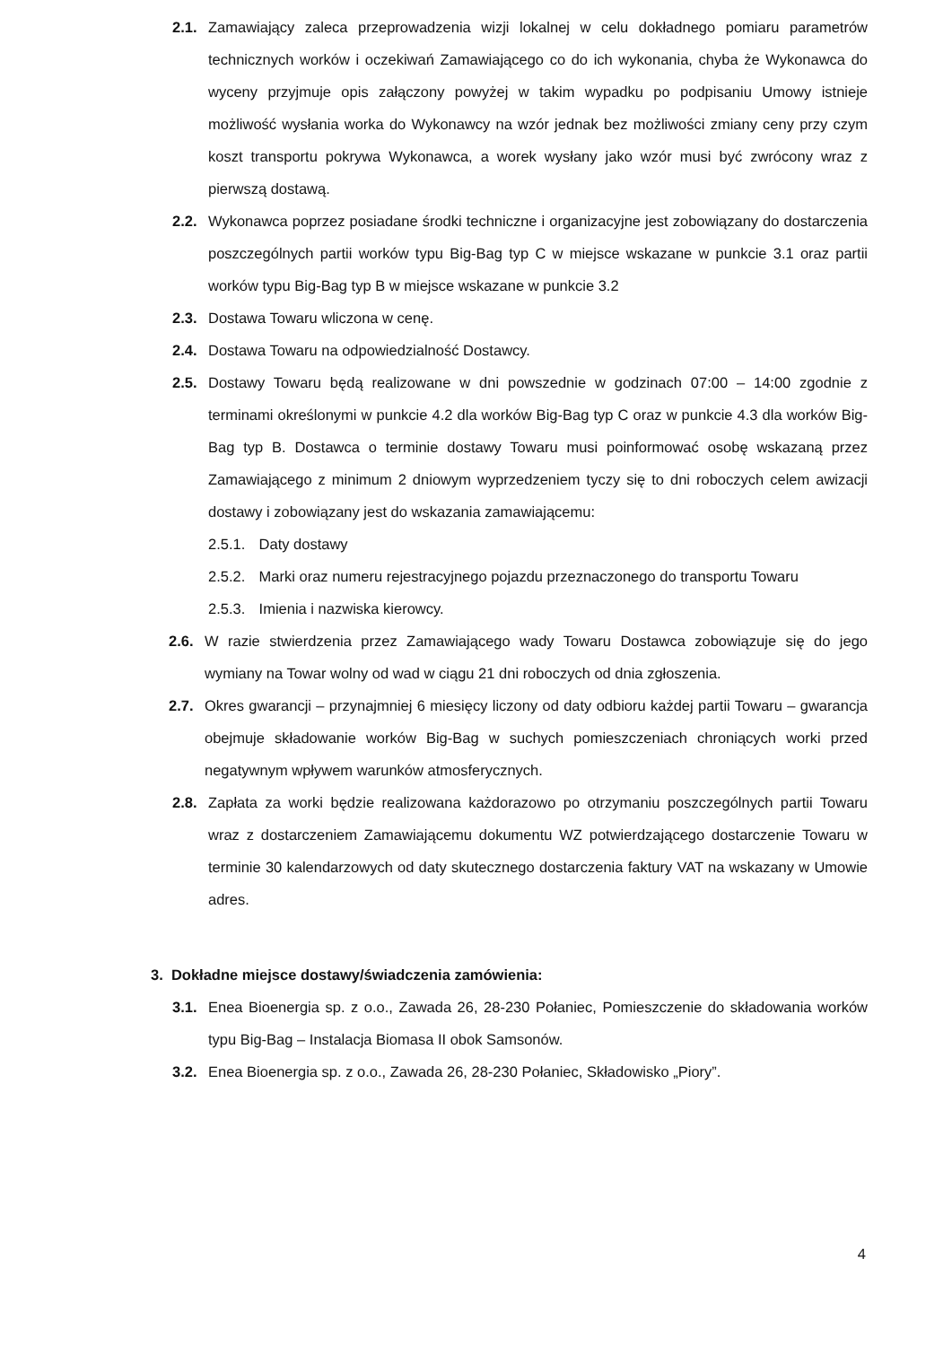2.1. Zamawiający zaleca przeprowadzenia wizji lokalnej w celu dokładnego pomiaru parametrów technicznych worków i oczekiwań Zamawiającego co do ich wykonania, chyba że Wykonawca do wyceny przyjmuje opis załączony powyżej w takim wypadku po podpisaniu Umowy istnieje możliwość wysłania worka do Wykonawcy na wzór jednak bez możliwości zmiany ceny przy czym koszt transportu pokrywa Wykonawca, a worek wysłany jako wzór musi być zwrócony wraz z pierwszą dostawą.
2.2. Wykonawca poprzez posiadane środki techniczne i organizacyjne jest zobowiązany do dostarczenia poszczególnych partii worków typu Big-Bag typ C w miejsce wskazane w punkcie 3.1 oraz partii worków typu Big-Bag typ B w miejsce wskazane w punkcie 3.2
2.3. Dostawa Towaru wliczona w cenę.
2.4. Dostawa Towaru na odpowiedzialność Dostawcy.
2.5. Dostawy Towaru będą realizowane w dni powszednie w godzinach 07:00 – 14:00 zgodnie z terminami określonymi w punkcie 4.2 dla worków Big-Bag typ C oraz w punkcie 4.3 dla worków Big-Bag typ B. Dostawca o terminie dostawy Towaru musi poinformować osobę wskazaną przez Zamawiającego z minimum 2 dniowym wyprzedzeniem tyczy się to dni roboczych celem awizacji dostawy i zobowiązany jest do wskazania zamawiającemu:
2.5.1. Daty dostawy
2.5.2. Marki oraz numeru rejestracyjnego pojazdu przeznaczonego do transportu Towaru
2.5.3. Imienia i nazwiska kierowcy.
2.6. W razie stwierdzenia przez Zamawiającego wady Towaru Dostawca zobowiązuje się do jego wymiany na Towar wolny od wad w ciągu 21 dni roboczych od dnia zgłoszenia.
2.7. Okres gwarancji – przynajmniej 6 miesięcy liczony od daty odbioru każdej partii Towaru – gwarancja obejmuje składowanie worków Big-Bag w suchych pomieszczeniach chroniących worki przed negatywnym wpływem warunków atmosferycznych.
2.8. Zapłata za worki będzie realizowana każdorazowo po otrzymaniu poszczególnych partii Towaru wraz z dostarczeniem Zamawiającemu dokumentu WZ potwierdzającego dostarczenie Towaru w terminie 30 kalendarzowych od daty skutecznego dostarczenia faktury VAT na wskazany w Umowie adres.
3. Dokładne miejsce dostawy/świadczenia zamówienia:
3.1. Enea Bioenergia sp. z o.o., Zawada 26, 28-230 Połaniec, Pomieszczenie do składowania worków typu Big-Bag – Instalacja Biomasa II obok Samsonów.
3.2. Enea Bioenergia sp. z o.o., Zawada 26, 28-230 Połaniec, Składowisko „Piory”.
4